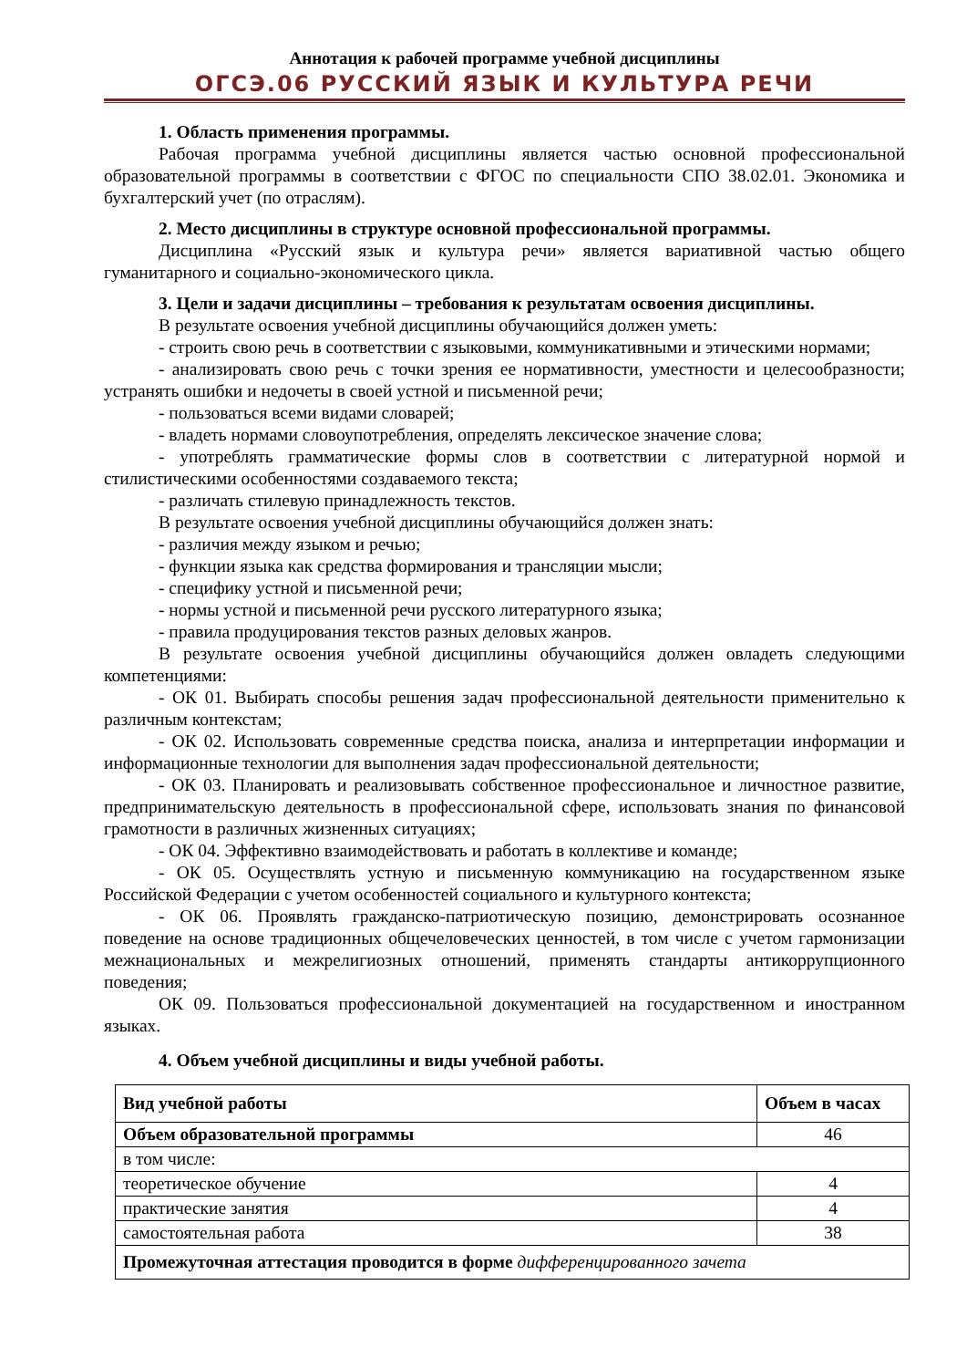Аннотация к рабочей программе учебной дисциплины
ОГСЭ.06 РУССКИЙ ЯЗЫК И КУЛЬТУРА РЕЧИ
1. Область применения программы.
Рабочая программа учебной дисциплины является частью основной профессиональной образовательной программы в соответствии с ФГОС по специальности СПО 38.02.01. Экономика и бухгалтерский учет (по отраслям).
2. Место дисциплины в структуре основной профессиональной программы.
Дисциплина «Русский язык и культура речи» является вариативной частью общего гуманитарного и социально-экономического цикла.
3. Цели и задачи дисциплины – требования к результатам освоения дисциплины.
В результате освоения учебной дисциплины обучающийся должен уметь:
- строить свою речь в соответствии с языковыми, коммуникативными и этическими нормами;
- анализировать свою речь с точки зрения ее нормативности, уместности и целесообразности; устранять ошибки и недочеты в своей устной и письменной речи;
- пользоваться всеми видами словарей;
- владеть нормами словоупотребления, определять лексическое значение слова;
- употреблять грамматические формы слов в соответствии с литературной нормой и стилистическими особенностями создаваемого текста;
- различать стилевую принадлежность текстов.
В результате освоения учебной дисциплины обучающийся должен знать:
- различия между языком и речью;
- функции языка как средства формирования и трансляции мысли;
- специфику устной и письменной речи;
- нормы устной и письменной речи русского литературного языка;
- правила продуцирования текстов разных деловых жанров.
В результате освоения учебной дисциплины обучающийся должен овладеть следующими компетенциями:
- ОК 01. Выбирать способы решения задач профессиональной деятельности применительно к различным контекстам;
- ОК 02. Использовать современные средства поиска, анализа и интерпретации информации и информационные технологии для выполнения задач профессиональной деятельности;
- ОК 03. Планировать и реализовывать собственное профессиональное и личностное развитие, предпринимательскую деятельность в профессиональной сфере, использовать знания по финансовой грамотности в различных жизненных ситуациях;
- ОК 04. Эффективно взаимодействовать и работать в коллективе и команде;
- ОК 05. Осуществлять устную и письменную коммуникацию на государственном языке Российской Федерации с учетом особенностей социального и культурного контекста;
- ОК 06. Проявлять гражданско-патриотическую позицию, демонстрировать осознанное поведение на основе традиционных общечеловеческих ценностей, в том числе с учетом гармонизации межнациональных и межрелигиозных отношений, применять стандарты антикоррупционного поведения;
ОК 09. Пользоваться профессиональной документацией на государственном и иностранном языках.
4. Объем учебной дисциплины и виды учебной работы.
| Вид учебной работы | Объем в часах |
| --- | --- |
| Объем образовательной программы | 46 |
| в том числе: | |
| теоретическое обучение | 4 |
| практические занятия | 4 |
| самостоятельная работа | 38 |
| Промежуточная аттестация проводится в форме дифференцированного зачета | |